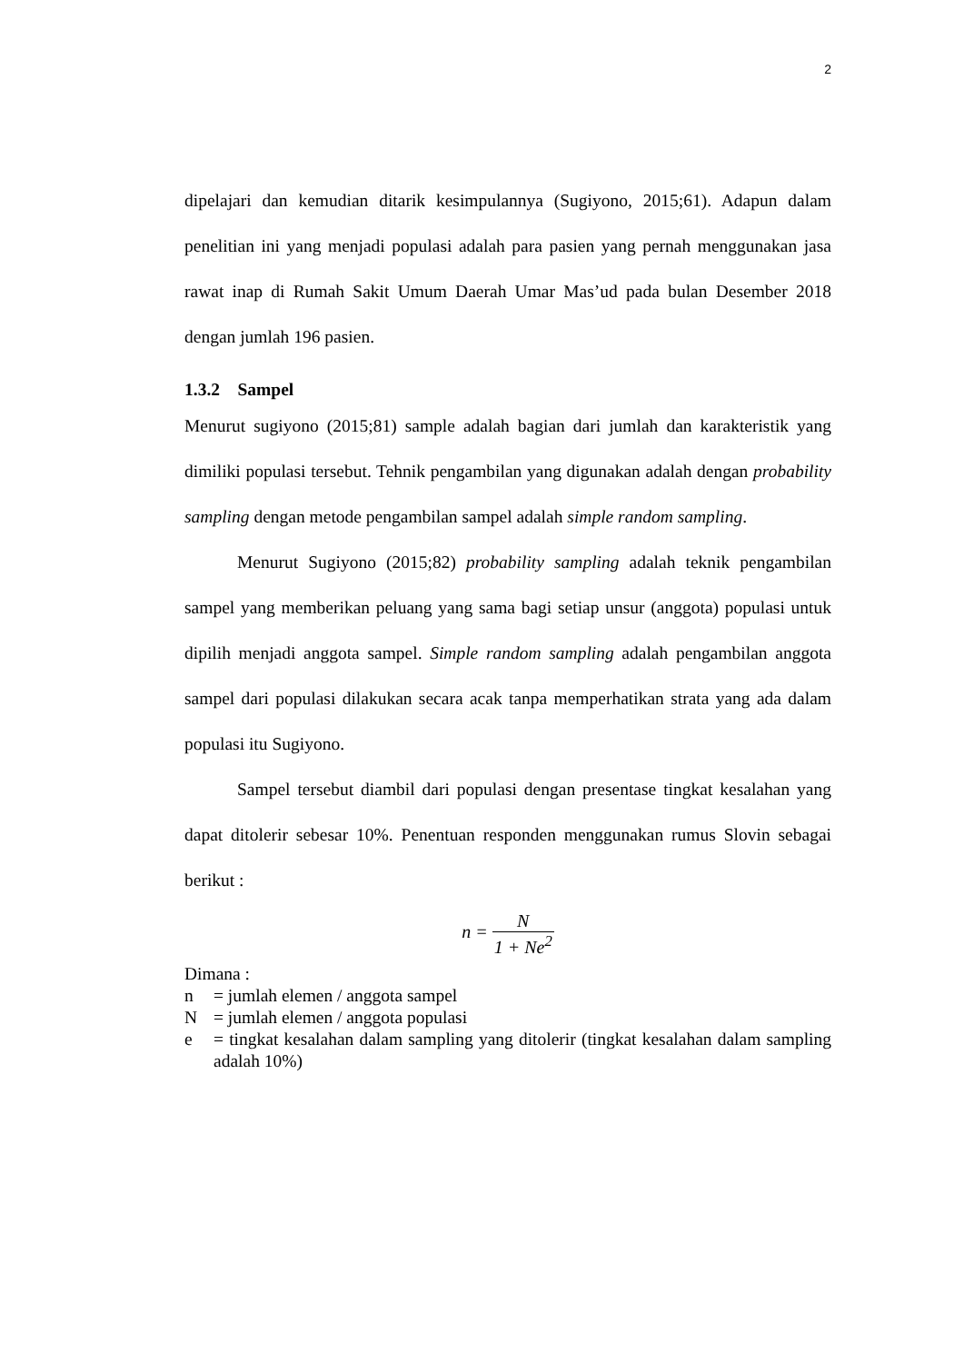2
dipelajari dan kemudian ditarik kesimpulannya (Sugiyono, 2015;61). Adapun dalam penelitian ini yang menjadi populasi adalah para pasien yang pernah menggunakan jasa rawat inap di Rumah Sakit Umum Daerah Umar Mas’ud pada bulan Desember 2018 dengan jumlah 196 pasien.
1.3.2 Sampel
Menurut sugiyono (2015;81) sample adalah bagian dari jumlah dan karakteristik yang dimiliki populasi tersebut. Tehnik pengambilan yang digunakan adalah dengan probability sampling dengan metode pengambilan sampel adalah simple random sampling.
Menurut Sugiyono (2015;82) probability sampling adalah teknik pengambilan sampel yang memberikan peluang yang sama bagi setiap unsur (anggota) populasi untuk dipilih menjadi anggota sampel. Simple random sampling adalah pengambilan anggota sampel dari populasi dilakukan secara acak tanpa memperhatikan strata yang ada dalam populasi itu Sugiyono.
Sampel tersebut diambil dari populasi dengan presentase tingkat kesalahan yang dapat ditolerir sebesar 10%. Penentuan responden menggunakan rumus Slovin sebagai berikut :
n = N 1 + Ne<sup>2</sup>
Dimana :
n = jumlah elemen / anggota sampel
N = jumlah elemen / anggota populasi
e = tingkat kesalahan dalam sampling yang ditolerir (tingkat kesalahan dalam sampling adalah 10%)